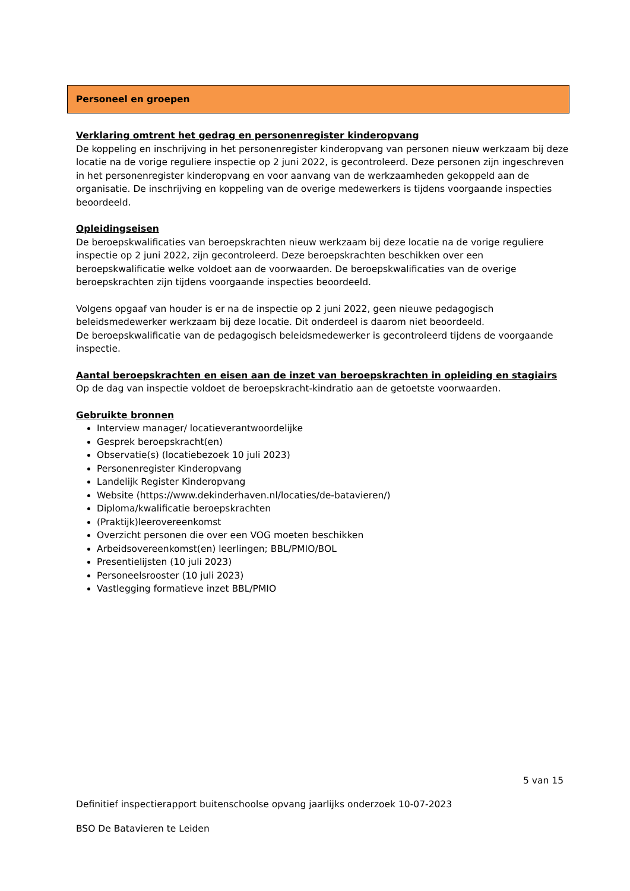Personeel en groepen
Verklaring omtrent het gedrag en personenregister kinderopvang
De koppeling en inschrijving in het personenregister kinderopvang van personen nieuw werkzaam bij deze locatie na de vorige reguliere inspectie op 2 juni 2022, is gecontroleerd. Deze personen zijn ingeschreven in het personenregister kinderopvang en voor aanvang van de werkzaamheden gekoppeld aan de organisatie. De inschrijving en koppeling van de overige medewerkers is tijdens voorgaande inspecties beoordeeld.
Opleidingseisen
De beroepskwalificaties van beroepskrachten nieuw werkzaam bij deze locatie na de vorige reguliere inspectie op 2 juni 2022, zijn gecontroleerd. Deze beroepskrachten beschikken over een beroepskwalificatie welke voldoet aan de voorwaarden. De beroepskwalificaties van de overige beroepskrachten zijn tijdens voorgaande inspecties beoordeeld.
Volgens opgaaf van houder is er na de inspectie op 2 juni 2022, geen nieuwe pedagogisch beleidsmedewerker werkzaam bij deze locatie. Dit onderdeel is daarom niet beoordeeld.
De beroepskwalificatie van de pedagogisch beleidsmedewerker is gecontroleerd tijdens de voorgaande inspectie.
Aantal beroepskrachten en eisen aan de inzet van beroepskrachten in opleiding en stagiairs
Op de dag van inspectie voldoet de beroepskracht-kindratio aan de getoetste voorwaarden.
Gebruikte bronnen
Interview manager/ locatieverantwoordelijke
Gesprek beroepskracht(en)
Observatie(s) (locatiebezoek 10 juli 2023)
Personenregister Kinderopvang
Landelijk Register Kinderopvang
Website (https://www.dekinderhaven.nl/locaties/de-batavieren/)
Diploma/kwalificatie beroepskrachten
(Praktijk)leerovereenkomst
Overzicht personen die over een VOG moeten beschikken
Arbeidsovereenkomst(en) leerlingen; BBL/PMIO/BOL
Presentielijsten (10 juli 2023)
Personeelsrooster (10 juli 2023)
Vastlegging formatieve inzet BBL/PMIO
5 van 15
Definitief inspectierapport buitenschoolse opvang jaarlijks onderzoek 10-07-2023
BSO De Batavieren te Leiden